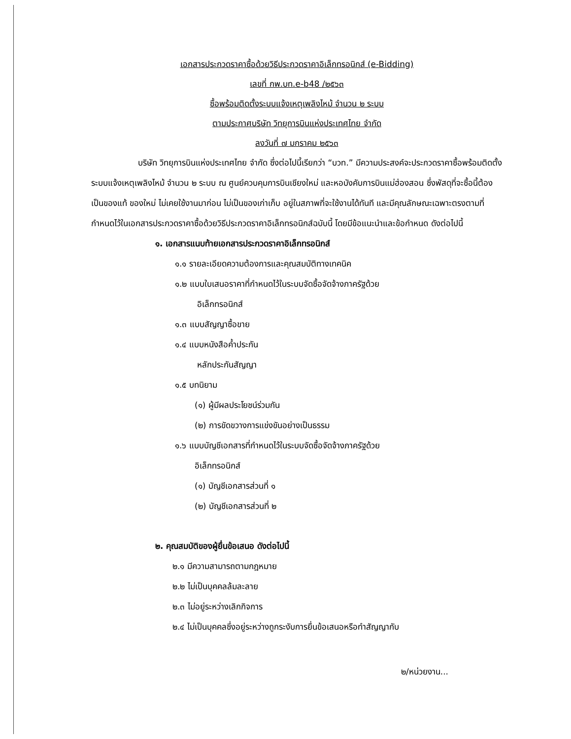เอกสารประกวดราคาซื้อด้วยวิธีประกวดราคาอิเล็กทรอนิกส์ (e-Bidding)
เลขที่ กพ.บท.e-b48 /๒๕๖๓
ซื้อพร้อมติดตั้งระบบแจ้งเหตุเพลิงไหม้ จำนวน ๒ ระบบ
ตามประกาศบริษัท วิทยุการบินแห่งประเทศไทย จำกัด
ลงวันที่ ๗ มกราคม ๒๕๖๓
บริษัท วิทยุการบินแห่งประเทศไทย จำกัด ซึ่งต่อไปนี้เรียกว่า “บวท.” มีความประสงค์จะประกวดราคาซื้อพร้อมติดตั้งระบบแจ้งเหตุเพลิงไหม้ จำนวน ๒ ระบบ ณ ศูนย์ควบคุมการบินเชียงใหม่ และหอบังคับการบินแม่ฮ่องสอน ซึ่งพัสดุที่จะซื้อนี้ต้องเป็นของแท้ ของใหม่ ไม่เคยใช้งานมาก่อน ไม่เป็นของเก่าเก็บ อยู่ในสภาพที่จะใช้งานได้ทันที และมีคุณลักษณะเฉพาะตรงตามที่กำหนดไว้ในเอกสารประกวดราคาซื้อด้วยวิธีประกวดราคาอิเล็กทรอนิกส์ฉบับนี้ โดยมีข้อแนะนำและข้อกำหนด ดังต่อไปนี้
๑. เอกสารแนบท้ายเอกสารประกวดราคาอิเล็กทรอนิกส์
๑.๑ รายละเอียดความต้องการและคุณสมบัติทางเทคนิค
๑.๒ แบบใบเสนอราคาที่กำหนดไว้ในระบบจัดซื้อจัดจ้างภาครัฐด้วย
อิเล็กทรอนิกส์
๑.๓ แบบสัญญาซื้อขาย
๑.๔ แบบหนังสือค้ำประกัน
หลักประกันสัญญา
๑.๕ บทนิยาม
(๑) ผู้มีผลประโยชน์ร่วมกัน
(๒) การขัดขวางการแข่งขันอย่างเป็นธรรม
๑.๖ แบบบัญชีเอกสารที่กำหนดไว้ในระบบจัดซื้อจัดจ้างภาครัฐด้วย
อิเล็กทรอนิกส์
(๑) บัญชีเอกสารส่วนที่ ๑
(๒) บัญชีเอกสารส่วนที่ ๒
๒. คุณสมบัติของผู้ยื่นข้อเสนอ ดังต่อไปนี้
๒.๑ มีความสามารถตามกฎหมาย
๒.๒ ไม่เป็นบุคคลล้มละลาย
๒.๓ ไม่อยู่ระหว่างเลิกกิจการ
๒.๔ ไม่เป็นบุคคลซึ่งอยู่ระหว่างถูกระงับการยื่นข้อเสนอหรือทำสัญญากับ
๒/หน่วยงาน...